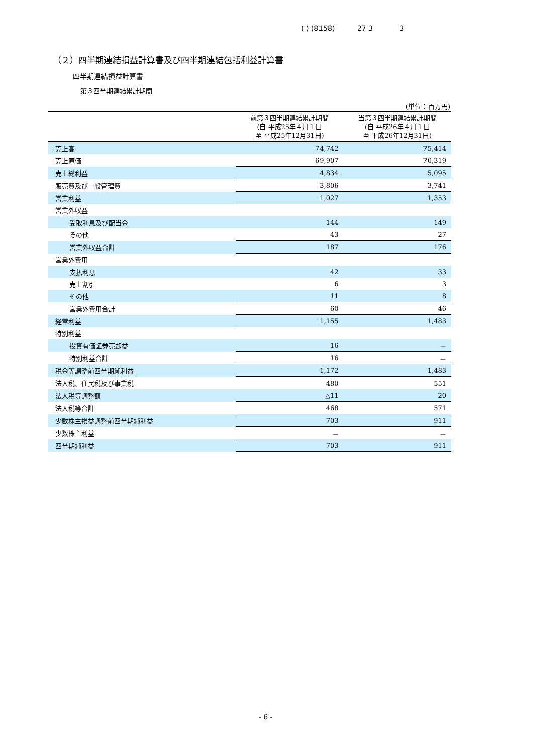( ) (8158) 27 3 3
（２）四半期連結損益計算書及び四半期連結包括利益計算書
四半期連結損益計算書
第３四半期連結累計期間
(単位：百万円)
| | 前第３四半期連結累計期間 (自 平成25年４月１日 至 平成25年12月31日) | 当第３四半期連結累計期間 (自 平成26年４月１日 至 平成26年12月31日) |
| --- | --- | --- |
| 売上高 | 74,742 | 75,414 |
| 売上原価 | 69,907 | 70,319 |
| 売上総利益 | 4,834 | 5,095 |
| 販売費及び一般管理費 | 3,806 | 3,741 |
| 営業利益 | 1,027 | 1,353 |
| 営業外収益 | | |
| 受取利息及び配当金 | 144 | 149 |
| その他 | 43 | 27 |
| 営業外収益合計 | 187 | 176 |
| 営業外費用 | | |
| 支払利息 | 42 | 33 |
| 売上割引 | 6 | 3 |
| その他 | 11 | 8 |
| 営業外費用合計 | 60 | 46 |
| 経常利益 | 1,155 | 1,483 |
| 特別利益 | | |
| 投資有価証券売却益 | 16 | － |
| 特別利益合計 | 16 | － |
| 税金等調整前四半期純利益 | 1,172 | 1,483 |
| 法人税、住民税及び事業税 | 480 | 551 |
| 法人税等調整額 | △11 | 20 |
| 法人税等合計 | 468 | 571 |
| 少数株主損益調整前四半期純利益 | 703 | 911 |
| 少数株主利益 | － | － |
| 四半期純利益 | 703 | 911 |
- 6 -